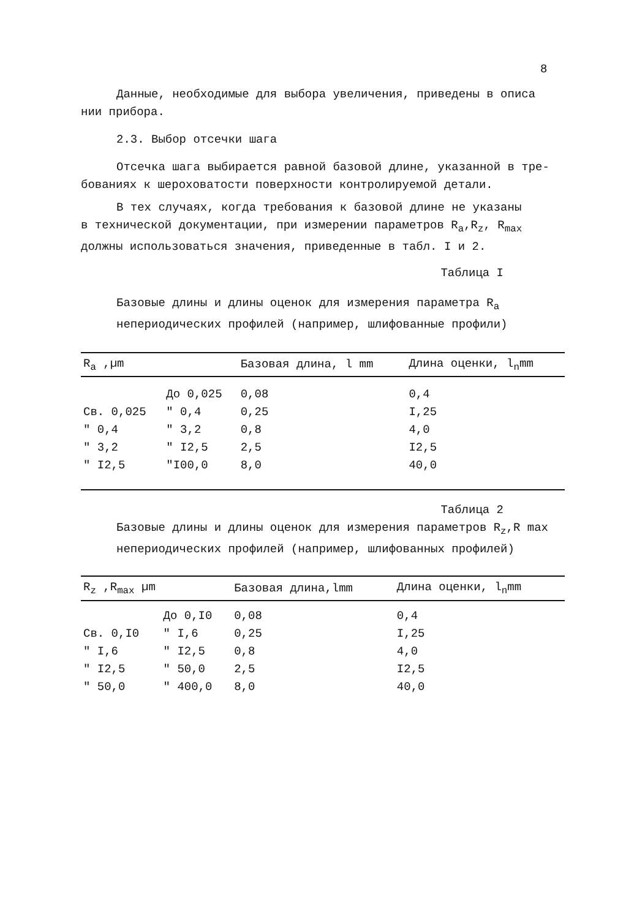8
Данные, необходимые для выбора увеличения, приведены в описа
нии прибора.
2.3. Выбор отсечки шага
Отсечка шага выбирается равной базовой длине, указанной в тре-
бованиях к шероховатости поверхности контролируемой детали.
В тех случаях, когда требования к базовой длине не указаны
в технической документации, при измерении параметров R<sub>a</sub>,R<sub>z</sub>, R<sub>max</sub>
должны использоваться значения, приведенные в табл. I и 2.
Таблица I
Базовые длины и длины оценок для измерения параметра R<sub>a</sub>
непериодических профилей (например, шлифованные профили)
| R<sub>a</sub> ,µm | | Базовая длина, l mm | Длина оценки, l<sub>n</sub>mm |
| --- | --- | --- | --- |
| | До 0,025 | 0,08 | 0,4 |
| Св. 0,025 | " 0,4 | 0,25 | I,25 |
| " 0,4 | " 3,2 | 0,8 | 4,0 |
| " 3,2 | " I2,5 | 2,5 | I2,5 |
| " I2,5 | "I00,0 | 8,0 | 40,0 |
Таблица 2
Базовые длины и длины оценок для измерения параметров R<sub>z</sub>,R max
непериодических профилей (например, шлифованных профилей)
| R<sub>z</sub> ,R<sub>max</sub> µm | | Базовая длина,lmm | Длина оценки, l<sub>n</sub>mm |
| --- | --- | --- | --- |
| | До 0,I0 | 0,08 | 0,4 |
| Св. 0,I0 | " I,6 | 0,25 | I,25 |
| " I,6 | " I2,5 | 0,8 | 4,0 |
| " I2,5 | " 50,0 | 2,5 | I2,5 |
| " 50,0 | " 400,0 | 8,0 | 40,0 |